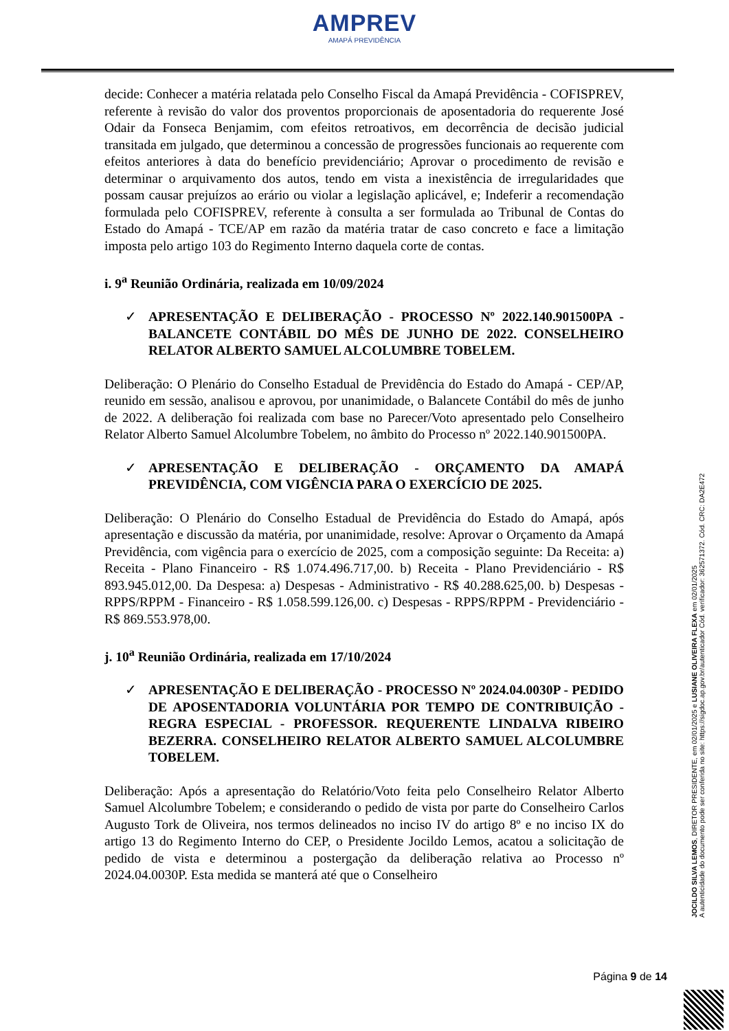AMPREV
AMAPÁ PREVIDÊNCIA
decide: Conhecer a matéria relatada pelo Conselho Fiscal da Amapá Previdência - COFISPREV, referente à revisão do valor dos proventos proporcionais de aposentadoria do requerente José Odair da Fonseca Benjamim, com efeitos retroativos, em decorrência de decisão judicial transitada em julgado, que determinou a concessão de progressões funcionais ao requerente com efeitos anteriores à data do benefício previdenciário; Aprovar o procedimento de revisão e determinar o arquivamento dos autos, tendo em vista a inexistência de irregularidades que possam causar prejuízos ao erário ou violar a legislação aplicável, e; Indeferir a recomendação formulada pelo COFISPREV, referente à consulta a ser formulada ao Tribunal de Contas do Estado do Amapá - TCE/AP em razão da matéria tratar de caso concreto e face a limitação imposta pelo artigo 103 do Regimento Interno daquela corte de contas.
i. 9<sup>a</sup> Reunião Ordinária, realizada em 10/09/2024
✓ APRESENTAÇÃO E DELIBERAÇÃO - PROCESSO Nº 2022.140.901500PA - BALANCETE CONTÁBIL DO MÊS DE JUNHO DE 2022. CONSELHEIRO RELATOR ALBERTO SAMUEL ALCOLUMBRE TOBELEM.
Deliberação: O Plenário do Conselho Estadual de Previdência do Estado do Amapá - CEP/AP, reunido em sessão, analisou e aprovou, por unanimidade, o Balancete Contábil do mês de junho de 2022. A deliberação foi realizada com base no Parecer/Voto apresentado pelo Conselheiro Relator Alberto Samuel Alcolumbre Tobelem, no âmbito do Processo nº 2022.140.901500PA.
✓ APRESENTAÇÃO E DELIBERAÇÃO - ORÇAMENTO DA AMAPÁ PREVIDÊNCIA, COM VIGÊNCIA PARA O EXERCÍCIO DE 2025.
Deliberação: O Plenário do Conselho Estadual de Previdência do Estado do Amapá, após apresentação e discussão da matéria, por unanimidade, resolve: Aprovar o Orçamento da Amapá Previdência, com vigência para o exercício de 2025, com a composição seguinte: Da Receita: a) Receita - Plano Financeiro - R$ 1.074.496.717,00. b) Receita - Plano Previdenciário - R$ 893.945.012,00. Da Despesa: a) Despesas - Administrativo - R$ 40.288.625,00. b) Despesas - RPPS/RPPM - Financeiro - R$ 1.058.599.126,00. c) Despesas - RPPS/RPPM - Previdenciário - R$ 869.553.978,00.
j. 10<sup>a</sup> Reunião Ordinária, realizada em 17/10/2024
✓ APRESENTAÇÃO E DELIBERAÇÃO - PROCESSO Nº 2024.04.0030P - PEDIDO DE APOSENTADORIA VOLUNTÁRIA POR TEMPO DE CONTRIBUIÇÃO - REGRA ESPECIAL - PROFESSOR. REQUERENTE LINDALVA RIBEIRO BEZERRA. CONSELHEIRO RELATOR ALBERTO SAMUEL ALCOLUMBRE TOBELEM.
Deliberação: Após a apresentação do Relatório/Voto feita pelo Conselheiro Relator Alberto Samuel Alcolumbre Tobelem; e considerando o pedido de vista por parte do Conselheiro Carlos Augusto Tork de Oliveira, nos termos delineados no inciso IV do artigo 8º e no inciso IX do artigo 13 do Regimento Interno do CEP, o Presidente Jocildo Lemos, acatou a solicitação de pedido de vista e determinou a postergação da deliberação relativa ao Processo nº 2024.04.0030P. Esta medida se manterá até que o Conselheiro
JOCILDO SILVA LEMOS, DIRETOR PRESIDENTE, em 02/01/2025 e LUSIANE OLIVEIRA FLEXA em 02/01/2025
A autenticidade do documento pode ser conferida no site: https://sigdoc.ap.gov.br/autenticador Cód. verificador: 362571372. Cód. CRC: DA2E472
Página 9 de 14